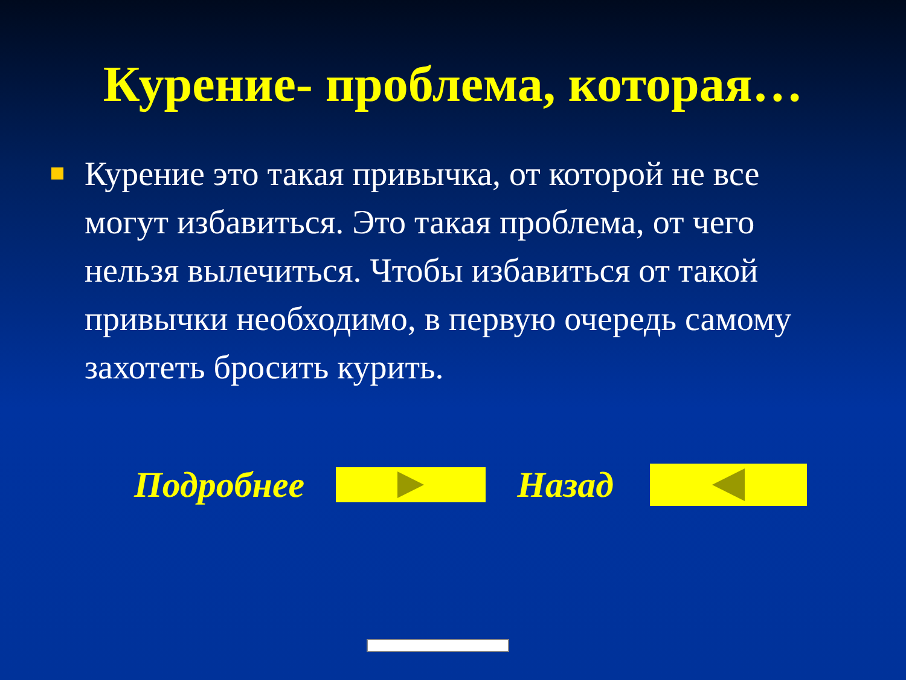Курение- проблема, которая…
Курение это такая привычка, от которой не все могут избавиться. Это такая проблема, от чего нельзя вылечиться. Чтобы избавиться от такой привычки необходимо, в первую очередь самому захотеть бросить курить.
Подробнее Назад